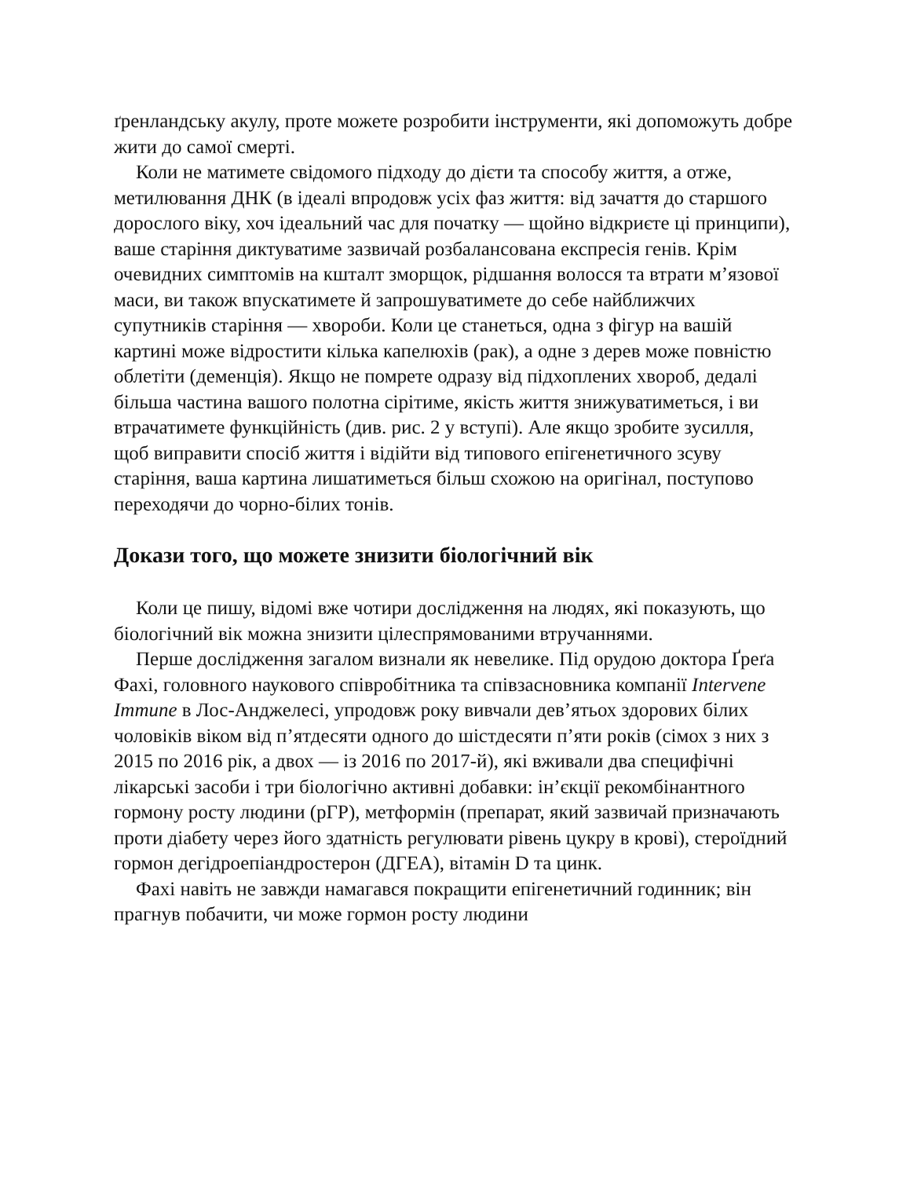ґренландську акулу, проте можете розробити інструменти, які допоможуть добре жити до самої смерті.
Коли не матимете свідомого підходу до дієти та способу життя, а отже, метилювання ДНК (в ідеалі впродовж усіх фаз життя: від зачаття до старшого дорослого віку, хоч ідеальний час для початку — щойно відкриєте ці принципи), ваше старіння диктуватиме зазвичай розбалансована експресія генів. Крім очевидних симптомів на кшталт зморщок, рідшання волосся та втрати м’язової маси, ви також впускатимете й запрошуватимете до себе найближчих супутників старіння — хвороби. Коли це станеться, одна з фігур на вашій картині може відростити кілька капелюхів (рак), а одне з дерев може повністю облетіти (деменція). Якщо не помрете одразу від підхоплених хвороб, дедалі більша частина вашого полотна сірітиме, якість життя знижуватиметься, і ви втрачатимете функційність (див. рис. 2 у вступі). Але якщо зробите зусилля, щоб виправити спосіб життя і відійти від типового епігенетичного зсуву старіння, ваша картина лишатиметься більш схожою на оригінал, поступово переходячи до чорно-білих тонів.
Докази того, що можете знизити біологічний вік
Коли це пишу, відомі вже чотири дослідження на людях, які показують, що біологічний вік можна знизити цілеспрямованими втручаннями.
Перше дослідження загалом визнали як невелике. Під орудою доктора Ґреґа Фахі, головного наукового співробітника та співзасновника компанії Intervene Immune в Лос-Анджелесі, упродовж року вивчали дев’ятьох здорових білих чоловіків віком від п’ятдесяти одного до шістдесяти п’яти років (сімох з них з 2015 по 2016 рік, а двох — із 2016 по 2017-й), які вживали два специфічні лікарські засоби і три біологічно активні добавки: ін’єкції рекомбінантного гормону росту людини (рГР), метформін (препарат, який зазвичай призначають проти діабету через його здатність регулювати рівень цукру в крові), стероїдний гормон дегідроепіандростерон (ДГЕА), вітамін D та цинк.
Фахі навіть не завжди намагався покращити епігенетичний годинник; він прагнув побачити, чи може гормон росту людини